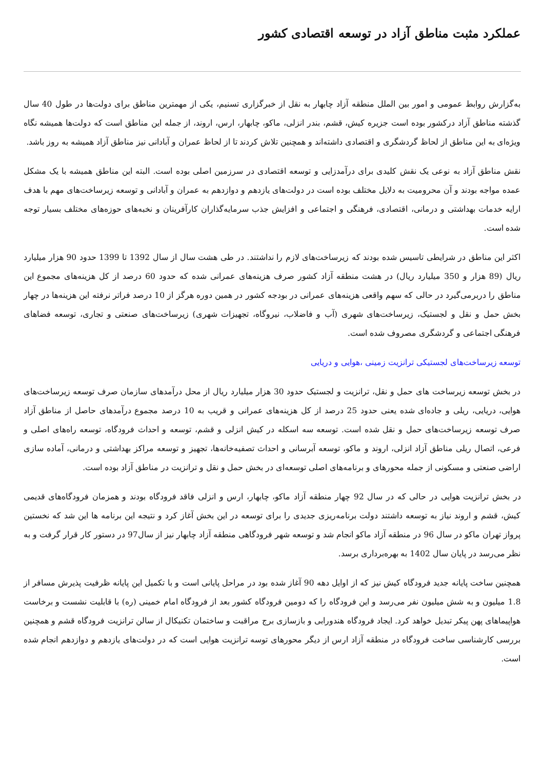عملکرد مثبت مناطق آزاد در توسعه اقتصادی کشور
به‌گزارش روابط عمومی و امور بین الملل منطقه آزاد چابهار به نقل از خبرگزاری تسنیم، یکی از مهمترین مناطق برای دولت‌ها در طول 40 سال گذشته مناطق آزاد درکشور بوده است جزیره کیش، قشم، بندر انزلی، ماکو، چابهار، ارس، اروند، از جمله این مناطق است که دولت‌ها همیشه نگاه ویژه‌ای به این مناطق از لحاظ گردشگری و اقتصادی داشته‌اند و همچنین تلاش کردند تا از لحاظ عمران و آبادانی نیز مناطق آزاد همیشه به روز باشد.
نقش مناطق آزاد به نوعی یک نقش کلیدی برای درآمدزایی و توسعه اقتصادی در سرزمین اصلی بوده است. البته این مناطق همیشه با یک مشکل عمده مواجه بودند و آن محرومیت به دلایل مختلف بوده است در دولت‌های یازدهم و دوازدهم به عمران و آبادانی و توسعه زیرساخت‌های مهم با هدف ارایه خدمات بهداشتی و درمانی، اقتصادی، فرهنگی و اجتماعی و افزایش جذب سرمایه‌گذاران کارآفرینان و نخبه‌های حوزه‌های مختلف بسیار توجه شده است.
اکثر این مناطق در شرایطی تاسیس شده بودند که زیرساخت‌های لازم را نداشتند. در طی هشت سال از سال 1392 تا 1399 حدود 90 هزار میلیارد ریال (89 هزار و 350 میلیارد ریال) در هشت منطقه آزاد کشور صرف هزینه‌های عمرانی شده که حدود 60 درصد از کل هزینه‌های مجموع این مناطق را دربرمی‌گیرد در حالی که سهم واقعی هزینه‌های عمرانی در بودجه کشور در همین دوره هرگز از 10 درصد فراتر نرفته این هزینه‌ها در چهار بخش حمل و نقل و لجستیک، زیرساخت‌های شهری (آب و فاضلاب، نیروگاه، تجهیزات شهری) زیرساخت‌های صنعتی و تجاری، توسعه فضاهای فرهنگی اجتماعی و گردشگری مصروف شده است.
توسعه زیرساخت‌های لجستیکی ترانزیت زمینی ،هوایی و دریایی
در بخش توسعه زیرساخت های حمل و نقل، ترانزیت و لجستیک حدود 30 هزار میلیارد ریال از محل درآمدهای سازمان صرف توسعه زیرساخت‌های هوایی، دریایی، ریلی و جاده‌ای شده یعنی حدود 25 درصد از کل هزینه‌های عمرانی و قریب به 10 درصد مجموع درآمدهای حاصل از مناطق آزاد صرف توسعه زیرساخت‌های حمل و نقل شده است. توسعه سه اسکله در کیش انزلی و قشم، توسعه و احداث فرودگاه، توسعه راه‌های اصلی و فرعی، اتصال ریلی مناطق آزاد انزلی، اروند و ماکو، توسعه آبرسانی و احداث تصفیه‌خانه‌ها، تجهیز و توسعه مراکز بهداشتی و درمانی، آماده سازی اراضی صنعتی و مسکونی از جمله محورهای و برنامه‌های اصلی توسعه‌ای در بخش حمل و نقل و ترانزیت در مناطق آزاد بوده است.
در بخش ترانزیت هوایی در حالی که در سال 92 چهار منطقه آزاد ماکو، چابهار، ارس و انزلی فاقد فرودگاه بودند و همزمان فرودگاه‌های قدیمی کیش، قشم و اروند نیاز به توسعه داشتند دولت برنامه‌ریزی جدیدی را برای توسعه در این بخش آغاز کرد و نتیجه این برنامه ها این شد که نخستین پرواز تهران ماکو در سال 96 در منطقه آزاد ماکو انجام شد و توسعه شهر فرودگاهی منطقه آزاد چابهار نیز از سال97 در دستور کار قرار گرفت و به نظر می‌رسد در پایان سال 1402 به بهره‌برداری برسد.
همچنین ساخت پایانه جدید فرودگاه کیش نیز که از اوایل دهه 90 آغاز شده بود در مراحل پایانی است و با تکمیل این پایانه ظرفیت پذیرش مسافر از 1.8 میلیون و به شش میلیون نفر می‌رسد و این فرودگاه را که دومین فرودگاه کشور بعد از فرودگاه امام خمینی (ره) با قابلیت نشست و برخاست هواپیماهای پهن پیکر تبدیل خواهد کرد. ایجاد فرودگاه هندورابی و بازسازی برج مراقبت و ساختمان تکنیکال از سالن ترانزیت فرودگاه قشم و همچنین بررسی کارشناسی ساخت فرودگاه در منطقه آزاد ارس از دیگر محورهای توسه ترانزیت هوایی است که در دولت‌های یازدهم و دوازدهم انجام شده است.